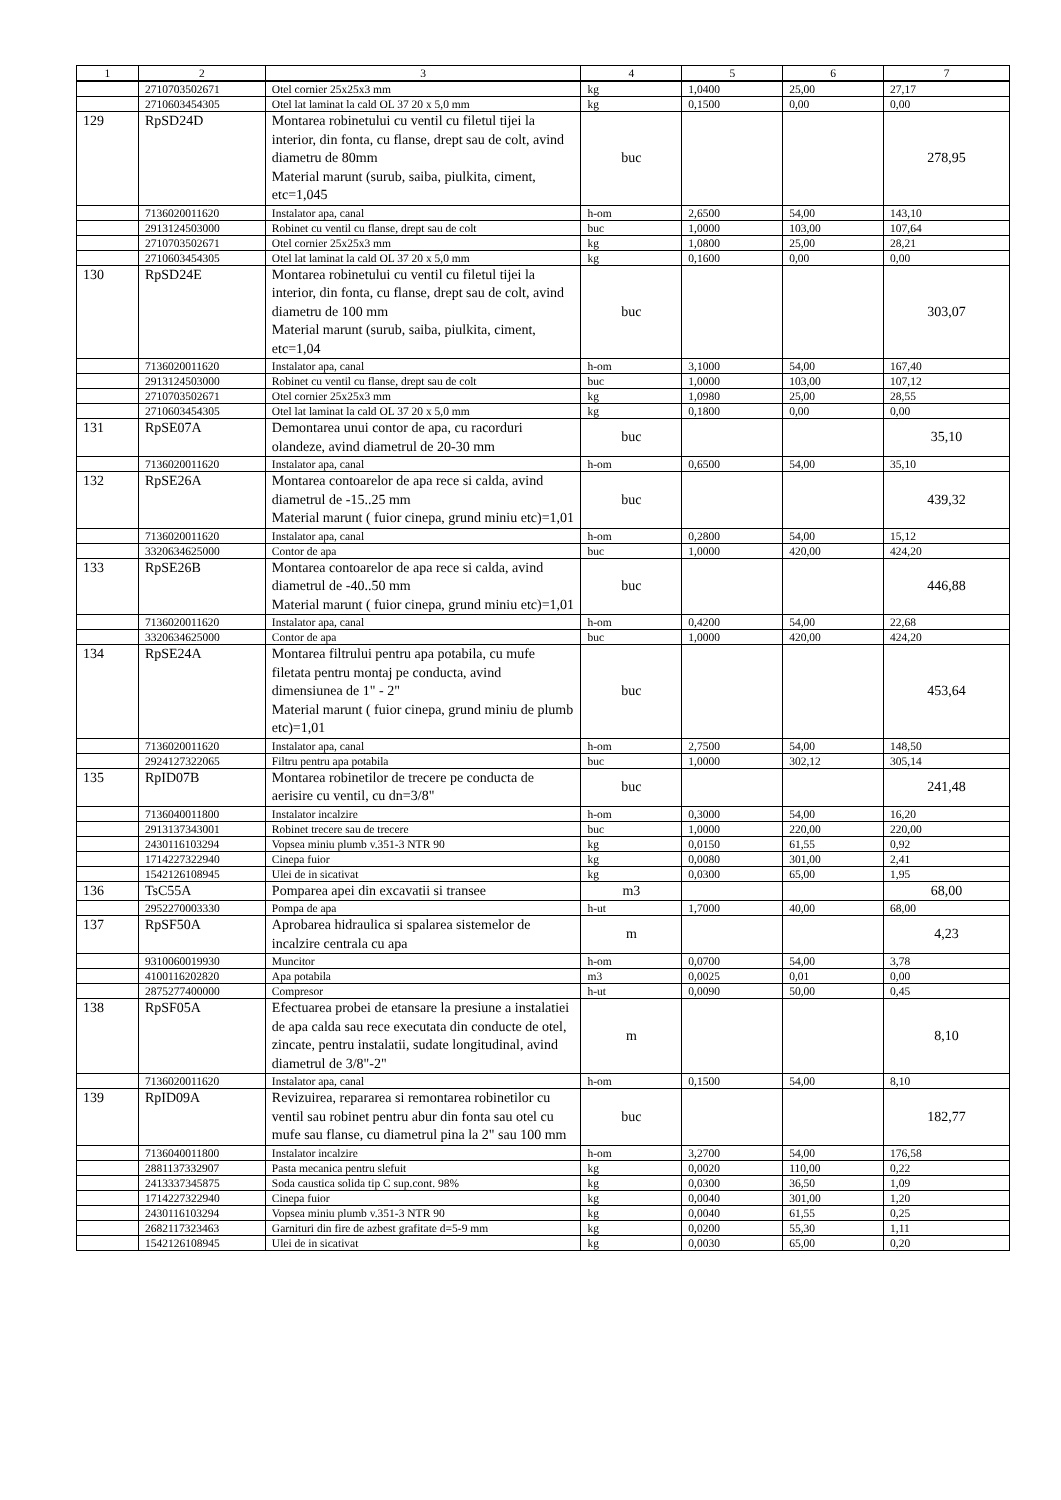| 1 | 2 | 3 | 4 | 5 | 6 | 7 |
| --- | --- | --- | --- | --- | --- | --- |
| | 2710703502671 | Otel cornier 25x25x3 mm | kg | 1,0400 | 25,00 | 27,17 |
| | 2710603454305 | Otel lat laminat la cald OL 37 20 x 5,0 mm | kg | 0,1500 | 0,00 | 0,00 |
| 129 | RpSD24D | Montarea robinetului cu ventil cu filetul tijei la interior, din fonta, cu flanse, drept sau de colt, avind diametru de 80mm Material marunt (surub, saiba, piulkita, ciment, etc=1,045 | buc | | | 278,95 |
| | 7136020011620 | Instalator apa, canal | h-om | 2,6500 | 54,00 | 143,10 |
| | 2913124503000 | Robinet cu ventil cu flanse, drept sau de colt | buc | 1,0000 | 103,00 | 107,64 |
| | 2710703502671 | Otel cornier 25x25x3 mm | kg | 1,0800 | 25,00 | 28,21 |
| | 2710603454305 | Otel lat laminat la cald OL 37 20 x 5,0 mm | kg | 0,1600 | 0,00 | 0,00 |
| 130 | RpSD24E | Montarea robinetului cu ventil cu filetul tijei la interior, din fonta, cu flanse, drept sau de colt, avind diametru de 100 mm Material marunt (surub, saiba, piulkita, ciment, etc=1,04 | buc | | | 303,07 |
| | 7136020011620 | Instalator apa, canal | h-om | 3,1000 | 54,00 | 167,40 |
| | 2913124503000 | Robinet cu ventil cu flanse, drept sau de colt | buc | 1,0000 | 103,00 | 107,12 |
| | 2710703502671 | Otel cornier 25x25x3 mm | kg | 1,0980 | 25,00 | 28,55 |
| | 2710603454305 | Otel lat laminat la cald OL 37 20 x 5,0 mm | kg | 0,1800 | 0,00 | 0,00 |
| 131 | RpSE07A | Demontarea unui contor de apa, cu racorduri olandeze, avind diametrul de 20-30 mm | buc | | | 35,10 |
| | 7136020011620 | Instalator apa, canal | h-om | 0,6500 | 54,00 | 35,10 |
| 132 | RpSE26A | Montarea contoarelor de apa rece si calda, avind diametrul de -15..25 mm Material marunt ( fuior cinepa, grund miniu etc)=1,01 | buc | | | 439,32 |
| | 7136020011620 | Instalator apa, canal | h-om | 0,2800 | 54,00 | 15,12 |
| | 3320634625000 | Contor de apa | buc | 1,0000 | 420,00 | 424,20 |
| 133 | RpSE26B | Montarea contoarelor de apa rece si calda, avind diametrul de -40..50 mm Material marunt ( fuior cinepa, grund miniu etc)=1,01 | buc | | | 446,88 |
| | 7136020011620 | Instalator apa, canal | h-om | 0,4200 | 54,00 | 22,68 |
| | 3320634625000 | Contor de apa | buc | 1,0000 | 420,00 | 424,20 |
| 134 | RpSE24A | Montarea filtrului pentru apa potabila, cu mufe filetata pentru montaj pe conducta, avind dimensiunea de 1" - 2" Material marunt ( fuior cinepa, grund miniu de plumb etc)=1,01 | buc | | | 453,64 |
| | 7136020011620 | Instalator apa, canal | h-om | 2,7500 | 54,00 | 148,50 |
| | 2924127322065 | Filtru pentru apa potabila | buc | 1,0000 | 302,12 | 305,14 |
| 135 | RpID07B | Montarea robinetilor de trecere pe conducta de aerisire cu ventil, cu dn=3/8" | buc | | | 241,48 |
| | 7136040011800 | Instalator incalzire | h-om | 0,3000 | 54,00 | 16,20 |
| | 2913137343001 | Robinet trecere sau de trecere | buc | 1,0000 | 220,00 | 220,00 |
| | 2430116103294 | Vopsea miniu plumb v.351-3 NTR 90 | kg | 0,0150 | 61,55 | 0,92 |
| | 1714227322940 | Cinepa fuior | kg | 0,0080 | 301,00 | 2,41 |
| | 1542126108945 | Ulei de in sicativat | kg | 0,0300 | 65,00 | 1,95 |
| 136 | TsC55A | Pomparea apei din excavatii si transee | m3 | | | 68,00 |
| | 2952270003330 | Pompa de apa | h-ut | 1,7000 | 40,00 | 68,00 |
| 137 | RpSF50A | Aprobarea hidraulica si spalarea sistemelor de incalzire centrala cu apa | m | | | 4,23 |
| | 9310060019930 | Muncitor | h-om | 0,0700 | 54,00 | 3,78 |
| | 4100116202820 | Apa potabila | m3 | 0,0025 | 0,01 | 0,00 |
| | 2875277400000 | Compresor | h-ut | 0,0090 | 50,00 | 0,45 |
| 138 | RpSF05A | Efectuarea probei de etansare la presiune a instalatiei de apa calda sau rece executata din conducte de otel, zincate, pentru instalatii, sudate longitudinal, avind diametrul de 3/8"-2" | m | | | 8,10 |
| | 7136020011620 | Instalator apa, canal | h-om | 0,1500 | 54,00 | 8,10 |
| 139 | RpID09A | Revizuirea, repararea si remontarea robinetilor cu ventil sau robinet pentru abur din fonta sau otel cu mufe sau flanse, cu diametrul pina la 2" sau 100 mm | buc | | | 182,77 |
| | 7136040011800 | Instalator incalzire | h-om | 3,2700 | 54,00 | 176,58 |
| | 2881137332907 | Pasta mecanica pentru slefuit | kg | 0,0020 | 110,00 | 0,22 |
| | 2413337345875 | Soda caustica solida tip C sup.cont. 98% | kg | 0,0300 | 36,50 | 1,09 |
| | 1714227322940 | Cinepa fuior | kg | 0,0040 | 301,00 | 1,20 |
| | 2430116103294 | Vopsea miniu plumb v.351-3 NTR 90 | kg | 0,0040 | 61,55 | 0,25 |
| | 2682117323463 | Garnituri din fire de azbest grafitate d=5-9 mm | kg | 0,0200 | 55,30 | 1,11 |
| | 1542126108945 | Ulei de in sicativat | kg | 0,0030 | 65,00 | 0,20 |